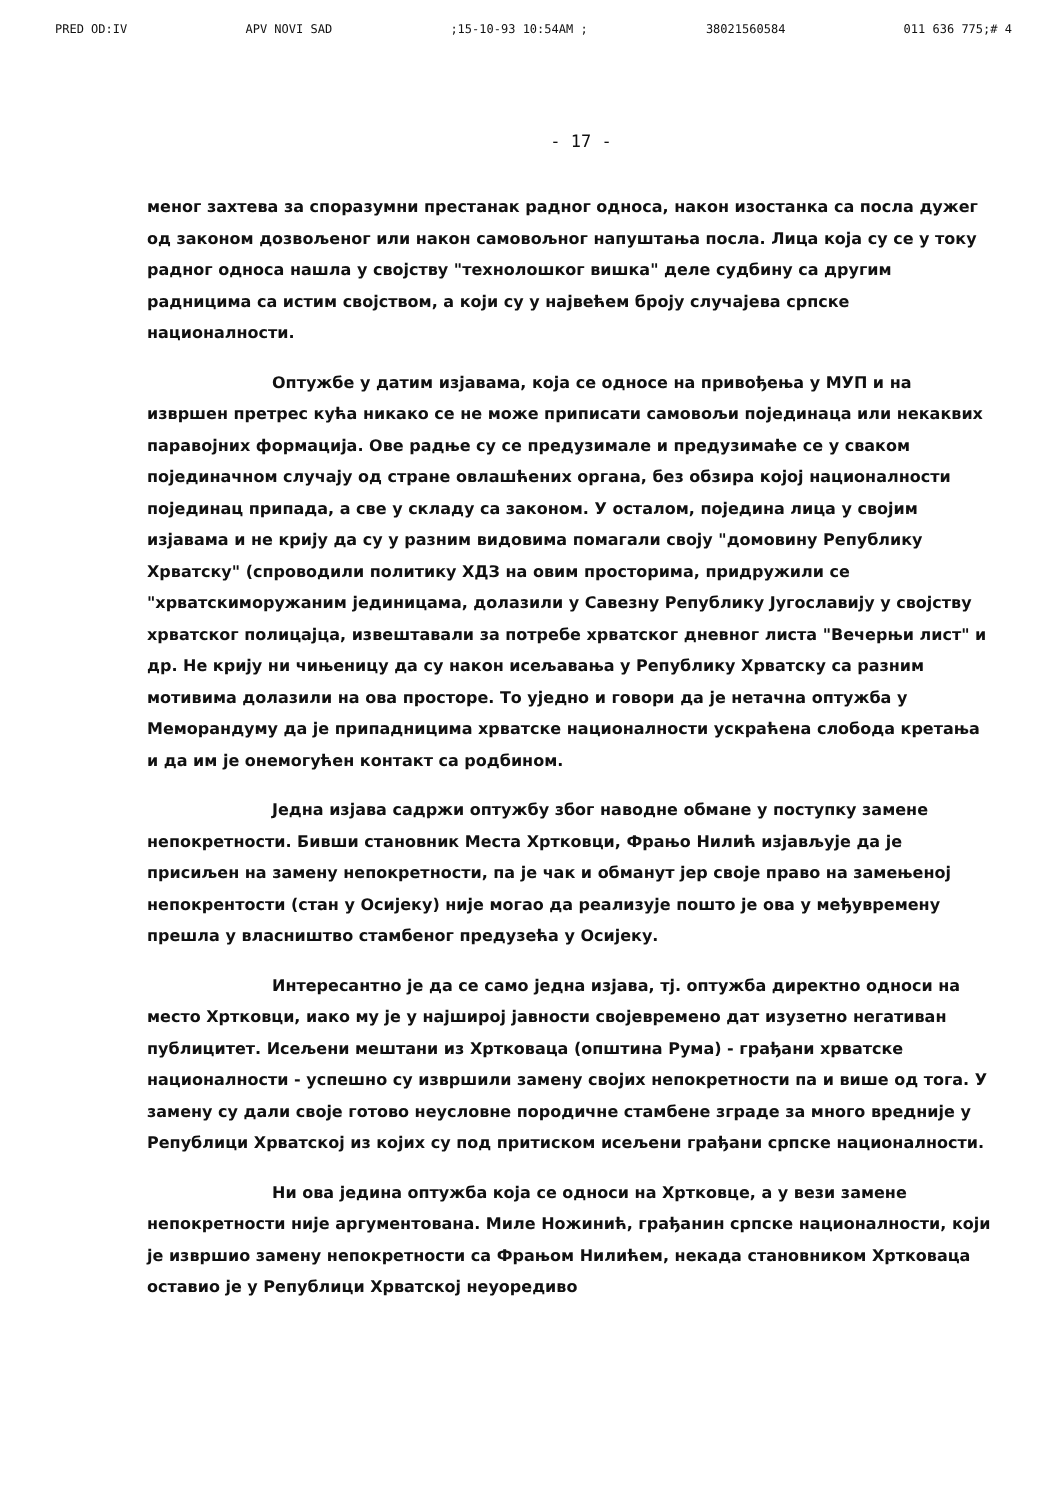PRED OD:IV APV NOVI SAD;15-10-93 10:54AM ; 38021560584 011 636 775;# 4
- 17 -
меног захтева за споразумни престанак радног односа, након изостанка са посла дужег од законом дозвољеног или након самовољног напуштања посла. Лица која су се у току радног односа нашла у својству "технолошког вишка" деле судбину са другим радницима са истим својством, а који су у највећем броју случајева српске националности.
Оптужбе у датим изјавама, која се односе на привођења у МУП и на извршен претрес кућа никако се не може приписати самовољи појединаца или некаквих паравојних формација. Ове радње су се предузимале и предузимаће се у сваком појединачном случају од стране овлашћених органа, без обзира којој националности појединац припада, а све у складу са законом. У осталом, поједина лица у својим изјавама и не крију да су у разним видовима помагали своју "домовину Републику Хрватску" (спроводили политику ХДЗ на овим просторима, придружили се "хрватскиморужаним јединицама, долазили у Савезну Републику Југославију у својству хрватског полицајца, извештавали за потребе хрватског дневног листа "Вечерњи лист" и др. Не крију ни чињеницу да су након исељавања у Републику Хрватску са разним мотивима долазили на ова просторе. То уједно и говори да је нетачна оптужба у Меморандуму да је припадницима хрватске националности ускраћена слобода кретања и да им је онемогућен контакт са родбином.
Једна изјава садржи оптужбу због наводне обмане у поступку замене непокретности. Бивши становник Места Хртковци, Фрањо Нилић изјављује да је присиљен на замену непокретности, па је чак и обманут јер своје право на замењеној непокрентости (стан у Осијеку) није могао да реализује пошто је ова у међувремену прешла у власништво стамбеног предузећа у Осијеку.
Интересантно је да се само једна изјава, тј. оптужба директно односи на место Хртковци, иако му је у најширој јавности својевремено дат изузетно негативан публицитет. Исељени мештани из Хртковаца (општина Рума) - грађани хрватске националности - успешно су извршили замену својих непокретности па и више од тога. У замену су дали своје готово неусловне породичне стамбене зграде за много вредније у Републици Хрватској из којих су под притиском исељени грађани српске националности.
Ни ова једина оптужба која се односи на Хртковце, а у вези замене непокретности није аргументована. Миле Ножинић, грађанин српске националности, који је извршио замену непокретности са Фрањом Нилићем, некада становником Хртковаца оставио је у Републици Хрватској неуоредиво